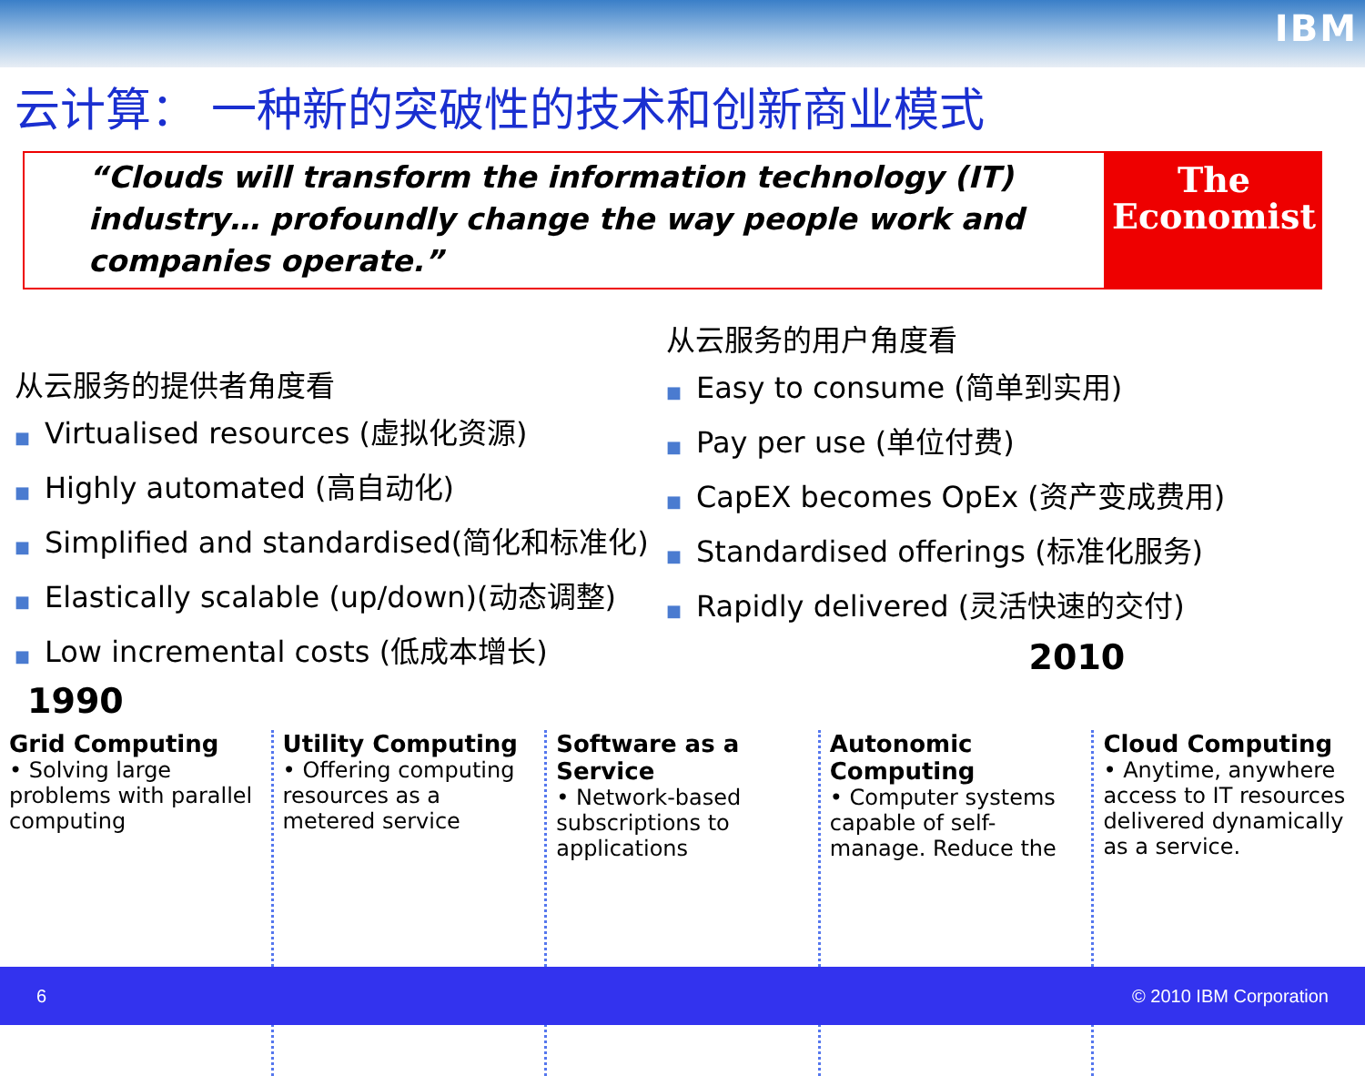IBM
云计算： 一种新的突破性的技术和创新商业模式
“Clouds will transform the information technology (IT) industry… profoundly change the way people work and companies operate.”
The
Economist
从云服务的提供者角度看
■ Virtualised resources (虚拟化资源)
■ Highly automated (高自动化)
■ Simplified and standardised(简化和标准化)
■ Elastically scalable (up/down)(动态调整)
■ Low incremental costs (低成本增长)
从云服务的用户角度看
■ Easy to consume (简单到实用)
■ Pay per use (单位付费)
■ CapEX becomes OpEx (资产变成费用)
■ Standardised offerings (标准化服务)
■ Rapidly delivered (灵活快速的交付)
2010
1990
Grid Computing
• Solving large problems with parallel computing
Utility Computing
• Offering computing resources as a metered service
Software as a Service
• Network-based subscriptions to applications
Autonomic Computing
• Computer systems capable of self-manage. Reduce the
Cloud Computing
• Anytime, anywhere access to IT resources delivered dynamically as a service.
6 © 2010 IBM Corporation